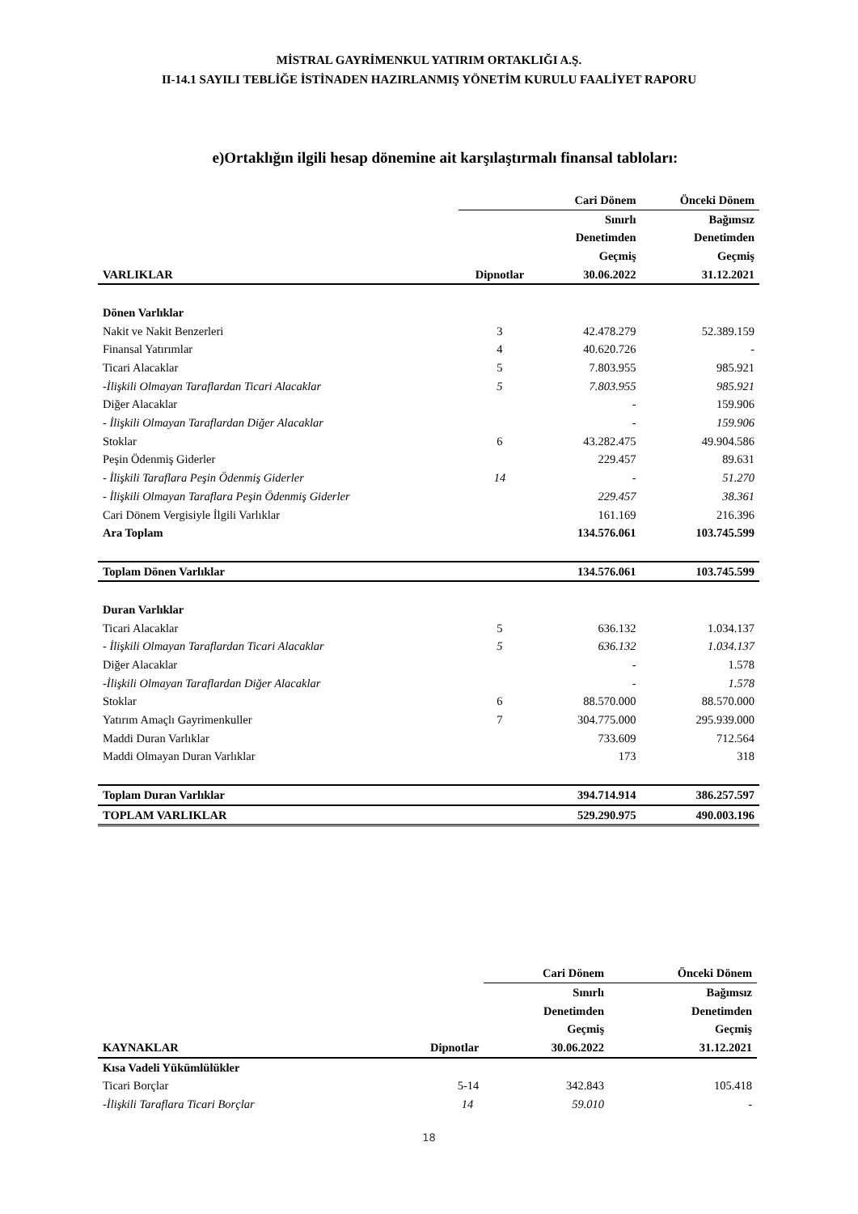MİSTRAL GAYRİMENKUL YATIRIM ORTAKLIĞI A.Ş.
II-14.1 SAYILI TEBLİĞE İSTİNADEN HAZIRLANMIŞ YÖNETİM KURULU FAALİYET RAPORU
e)Ortaklığın ilgili hesap dönemine ait karşılaştırmalı finansal tabloları:
| | | Cari Dönem | Önceki Dönem |
| --- | --- | --- | --- |
| | | Sınırlı | Bağımsız |
| | | Denetimden | Denetimden |
| | | Geçmiş | Geçmiş |
| VARLIKLAR | Dipnotlar | 30.06.2022 | 31.12.2021 |
| Dönen Varlıklar | | | |
| Nakit ve Nakit Benzerleri | 3 | 42.478.279 | 52.389.159 |
| Finansal Yatırımlar | 4 | 40.620.726 | - |
| Ticari Alacaklar | 5 | 7.803.955 | 985.921 |
| -İlişkili Olmayan Taraflardan Ticari Alacaklar | 5 | 7.803.955 | 985.921 |
| Diğer Alacaklar | | - | 159.906 |
| - İlişkili Olmayan Taraflardan Diğer Alacaklar | | - | 159.906 |
| Stoklar | 6 | 43.282.475 | 49.904.586 |
| Peşin Ödenmiş Giderler | | 229.457 | 89.631 |
| - İlişkili Taraflara Peşin Ödenmiş Giderler | 14 | - | 51.270 |
| - İlişkili Olmayan Taraflara Peşin Ödenmiş Giderler | | 229.457 | 38.361 |
| Cari Dönem Vergisiyle İlgili Varlıklar | | 161.169 | 216.396 |
| Ara Toplam | | 134.576.061 | 103.745.599 |
| Toplam Dönen Varlıklar | | 134.576.061 | 103.745.599 |
| Duran Varlıklar | | | |
| Ticari Alacaklar | 5 | 636.132 | 1.034.137 |
| - İlişkili Olmayan Taraflardan Ticari Alacaklar | 5 | 636.132 | 1.034.137 |
| Diğer Alacaklar | | - | 1.578 |
| -İlişkili Olmayan Taraflardan Diğer Alacaklar | | - | 1.578 |
| Stoklar | 6 | 88.570.000 | 88.570.000 |
| Yatırım Amaçlı Gayrimenkuller | 7 | 304.775.000 | 295.939.000 |
| Maddi Duran Varlıklar | | 733.609 | 712.564 |
| Maddi Olmayan Duran Varlıklar | | 173 | 318 |
| Toplam Duran Varlıklar | | 394.714.914 | 386.257.597 |
| TOPLAM VARLIKLAR | | 529.290.975 | 490.003.196 |
| | | Cari Dönem | Önceki Dönem |
| --- | --- | --- | --- |
| | | Sınırlı | Bağımsız |
| | | Denetimden | Denetimden |
| | | Geçmiş | Geçmiş |
| KAYNAKLAR | Dipnotlar | 30.06.2022 | 31.12.2021 |
| Kısa Vadeli Yükümlülükler | | | |
| Ticari Borçlar | 5-14 | 342.843 | 105.418 |
| -İlişkili Taraflara Ticari Borçlar | 14 | 59.010 | - |
18